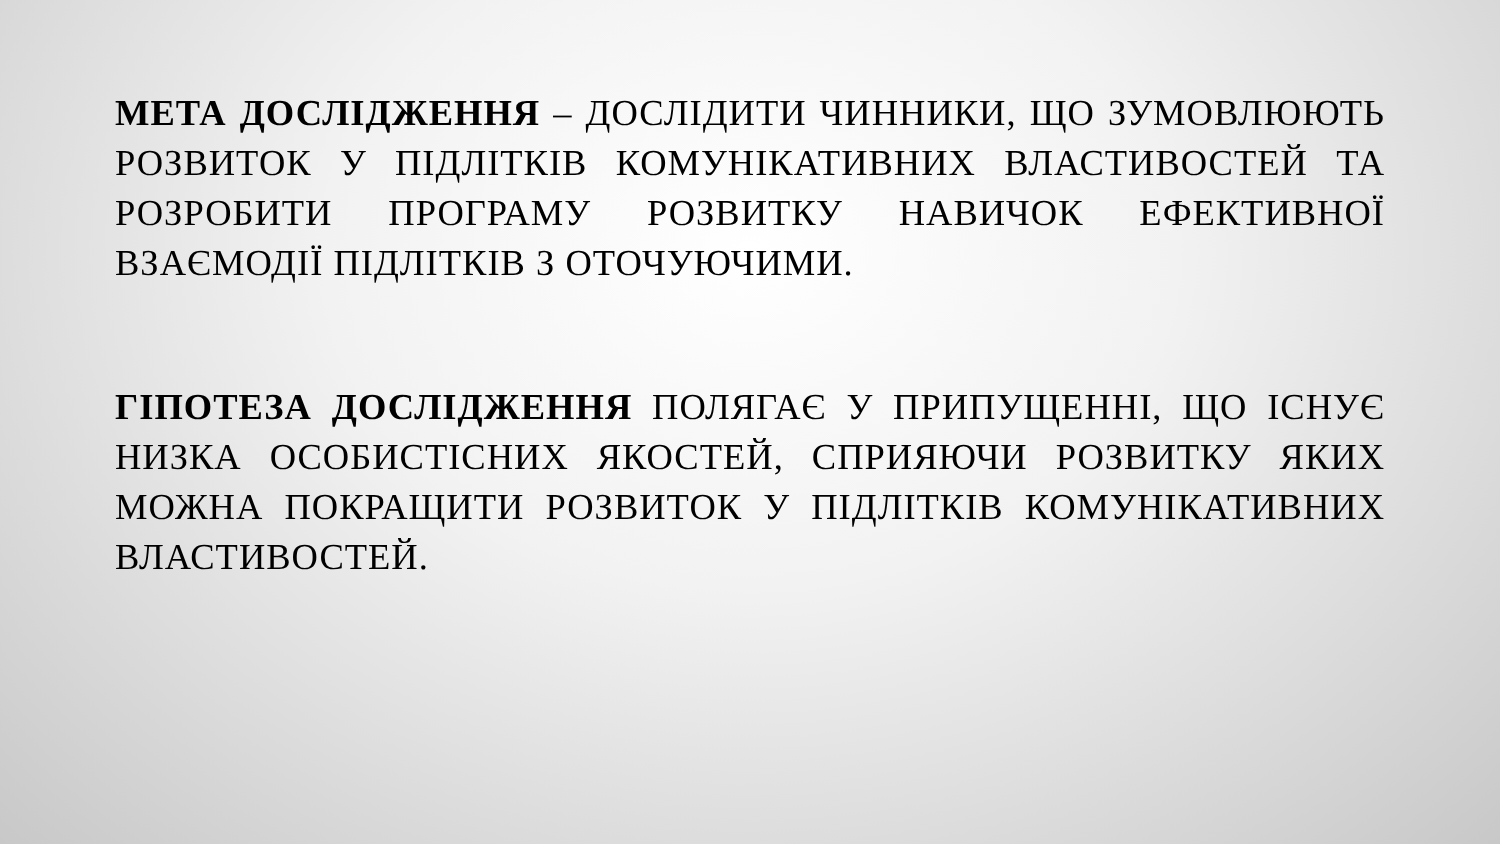МЕТА ДОСЛІДЖЕННЯ – ДОСЛІДИТИ ЧИННИКИ, ЩО ЗУМОВЛЮЮТЬ РОЗВИТОК У ПІДЛІТКІВ КОМУНІКАТИВНИХ ВЛАСТИВОСТЕЙ ТА РОЗРОБИТИ ПРОГРАМУ РОЗВИТКУ НАВИЧОК ЕФЕКТИВНОЇ ВЗАЄМОДІЇ ПІДЛІТКІВ З ОТОЧУЮЧИМИ.
ГІПОТЕЗА ДОСЛІДЖЕННЯ ПОЛЯГАЄ У ПРИПУЩЕННІ, ЩО ІСНУЄ НИЗКА ОСОБИСТІСНИХ ЯКОСТЕЙ, СПРИЯЮЧИ РОЗВИТКУ ЯКИХ МОЖНА ПОКРАЩИТИ РОЗВИТОК У ПІДЛІТКІВ КОМУНІКАТИВНИХ ВЛАСТИВОСТЕЙ.